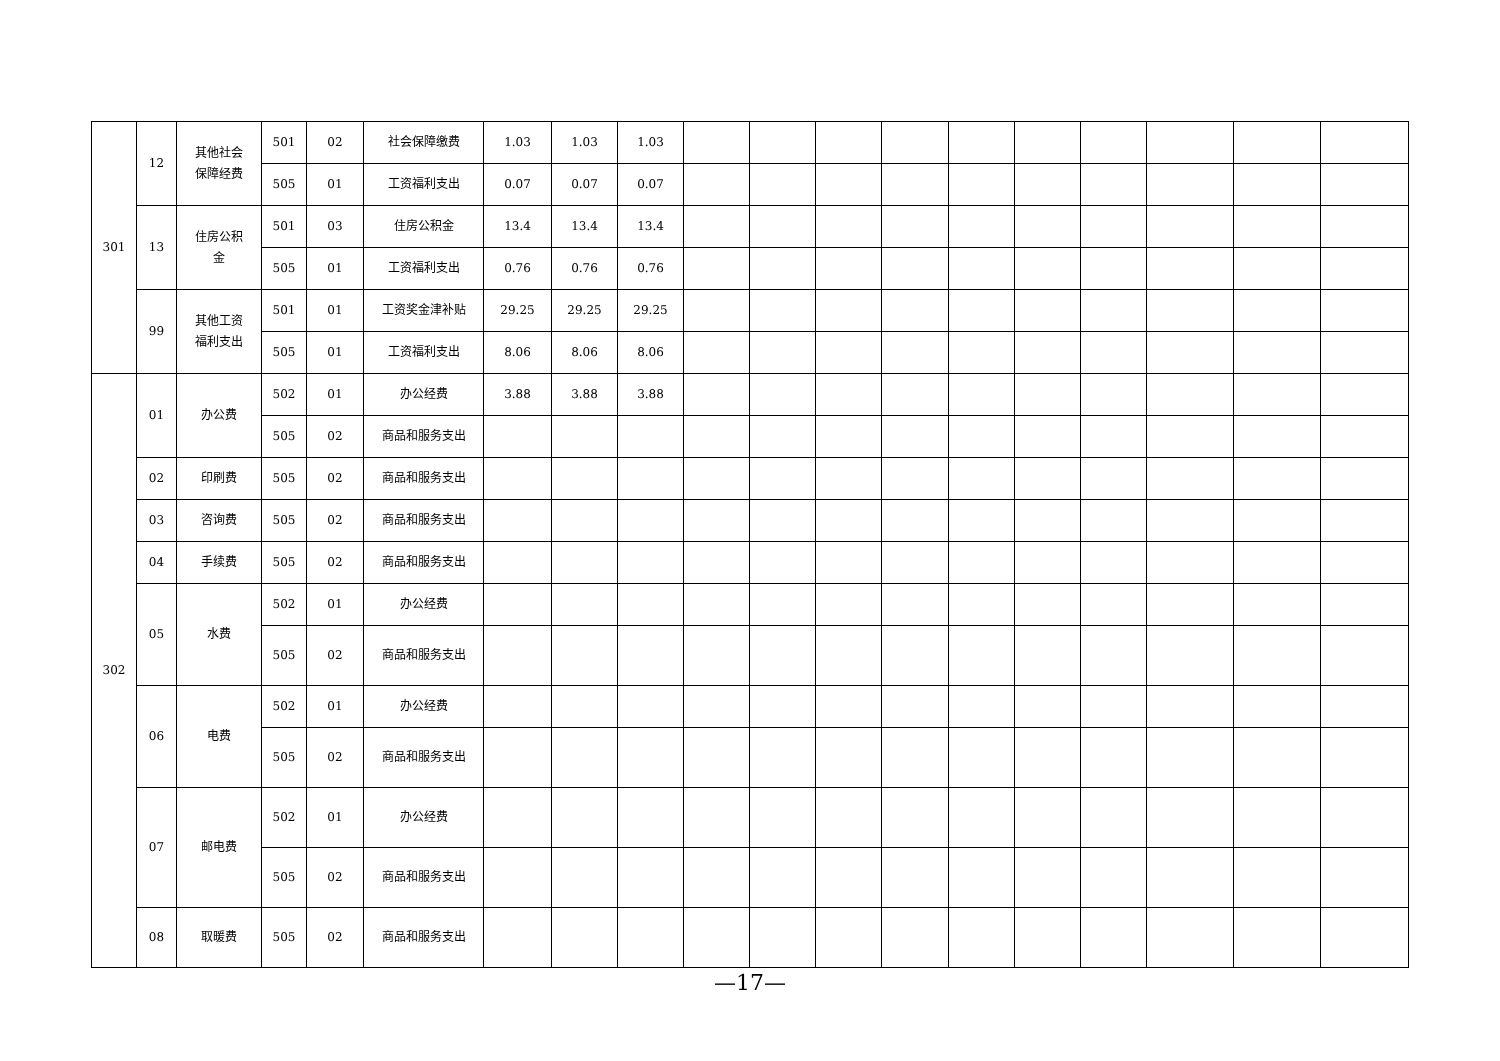| 301 | 12 | 其他社会 保障经费 | 501 | 02 | 社会保障缴费 | 1.03 | 1.03 | 1.03 | | | | | | | | | | |
| | | | 505 | 01 | 工资福利支出 | 0.07 | 0.07 | 0.07 | | | | | | | | | | |
| | 13 | 住房公积 金 | 501 | 03 | 住房公积金 | 13.4 | 13.4 | 13.4 | | | | | | | | | | |
| | | | 505 | 01 | 工资福利支出 | 0.76 | 0.76 | 0.76 | | | | | | | | | | |
| | 99 | 其他工资 福利支出 | 501 | 01 | 工资奖金津补贴 | 29.25 | 29.25 | 29.25 | | | | | | | | | | |
| | | | 505 | 01 | 工资福利支出 | 8.06 | 8.06 | 8.06 | | | | | | | | | | |
| 302 | 01 | 办公费 | 502 | 01 | 办公经费 | 3.88 | 3.88 | 3.88 | | | | | | | | | | |
| | | | 505 | 02 | 商品和服务支出 | | | | | | | | | | | | | |
| | 02 | 印刷费 | 505 | 02 | 商品和服务支出 | | | | | | | | | | | | | |
| | 03 | 咨询费 | 505 | 02 | 商品和服务支出 | | | | | | | | | | | | | |
| | 04 | 手续费 | 505 | 02 | 商品和服务支出 | | | | | | | | | | | | | |
| | 05 | 水费 | 502 | 01 | 办公经费 | | | | | | | | | | | | | |
| | | | 505 | 02 | 商品和服务支出 | | | | | | | | | | | | | |
| | 06 | 电费 | 502 | 01 | 办公经费 | | | | | | | | | | | | | |
| | | | 505 | 02 | 商品和服务支出 | | | | | | | | | | | | | |
| | 07 | 邮电费 | 502 | 01 | 办公经费 | | | | | | | | | | | | | |
| | | | 505 | 02 | 商品和服务支出 | | | | | | | | | | | | | |
| | 08 | 取暖费 | 505 | 02 | 商品和服务支出 | | | | | | | | | | | | | |
—17—